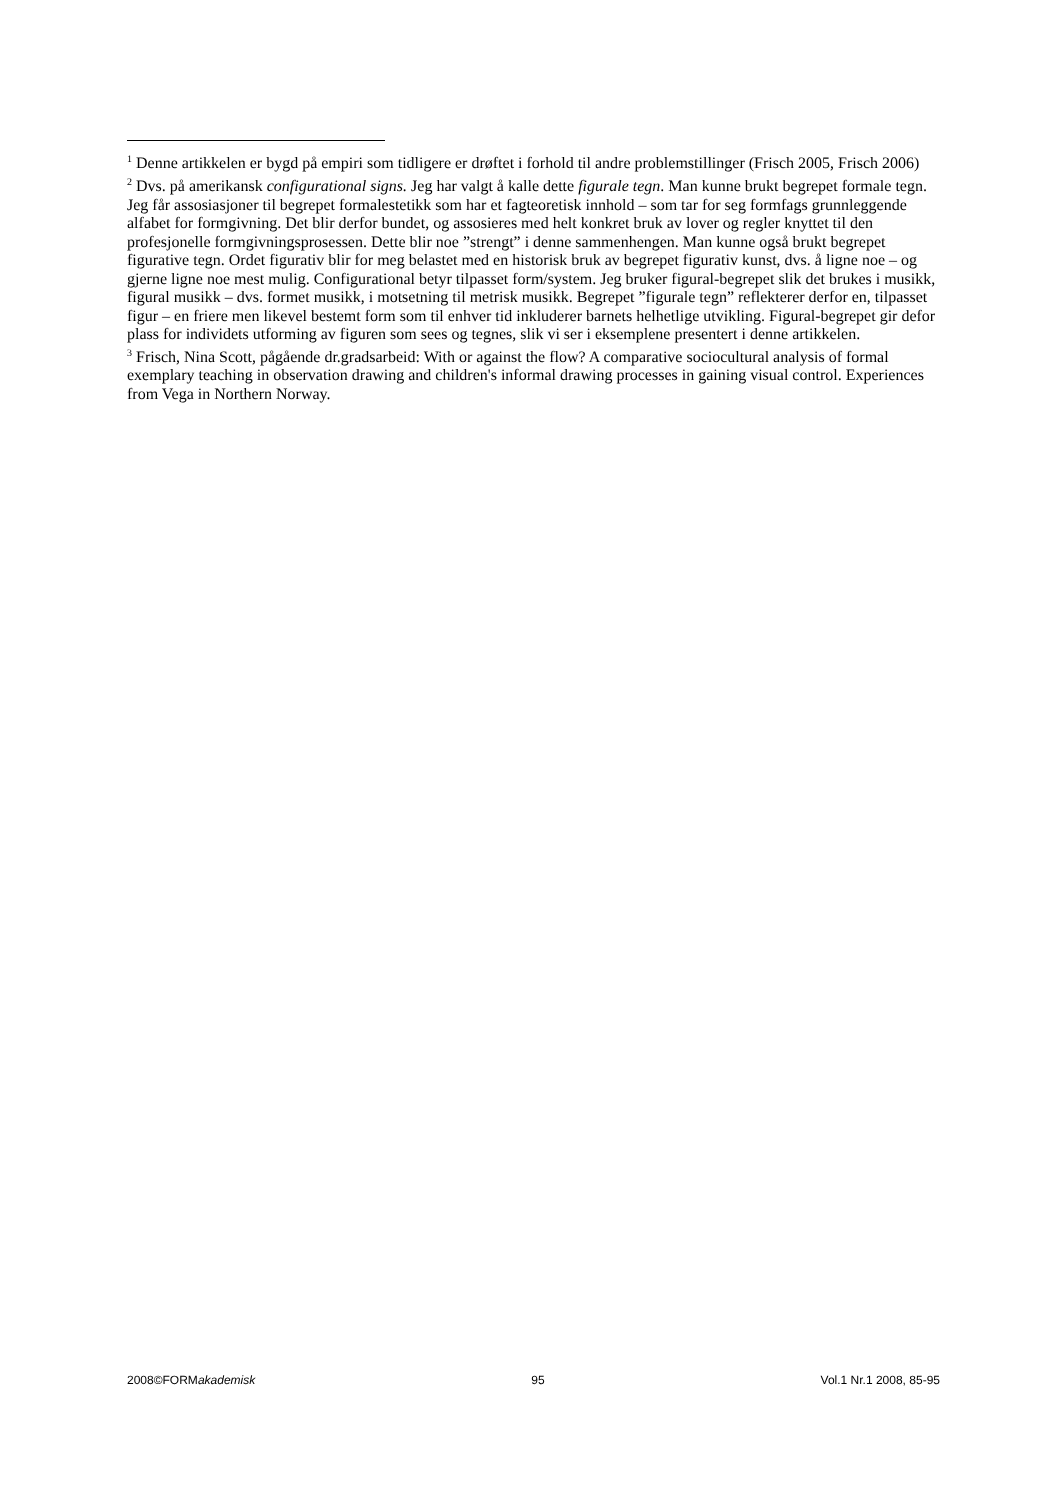<sup>1</sup> Denne artikkelen er bygd på empiri som tidligere er drøftet i forhold til andre problemstillinger (Frisch 2005, Frisch 2006)
<sup>2</sup> Dvs. på amerikansk configurational signs. Jeg har valgt å kalle dette figurale tegn. Man kunne brukt begrepet formale tegn. Jeg får assosiasjoner til begrepet formalestetikk som har et fagteoretisk innhold – som tar for seg formfags grunnleggende alfabet for formgivning. Det blir derfor bundet, og assosieres med helt konkret bruk av lover og regler knyttet til den profesjonelle formgivningsprosessen. Dette blir noe ”strengt” i denne sammenhengen. Man kunne også brukt begrepet figurative tegn. Ordet figurativ blir for meg belastet med en historisk bruk av begrepet figurativ kunst, dvs. å ligne noe – og gjerne ligne noe mest mulig. Configurational betyr tilpasset form/system. Jeg bruker figural-begrepet slik det brukes i musikk, figural musikk – dvs. formet musikk, i motsetning til metrisk musikk. Begrepet ”figurale tegn” reflekterer derfor en, tilpasset figur – en friere men likevel bestemt form som til enhver tid inkluderer barnets helhetlige utvikling. Figural-begrepet gir defor plass for individets utforming av figuren som sees og tegnes, slik vi ser i eksemplene presentert i denne artikkelen.
<sup>3</sup> Frisch, Nina Scott, pågående dr.gradsarbeid: With or against the flow? A comparative sociocultural analysis of formal exemplary teaching in observation drawing and children's informal drawing processes in gaining visual control. Experiences from Vega in Northern Norway.
2008©FORMakademisk 95 Vol.1 Nr.1 2008, 85-95